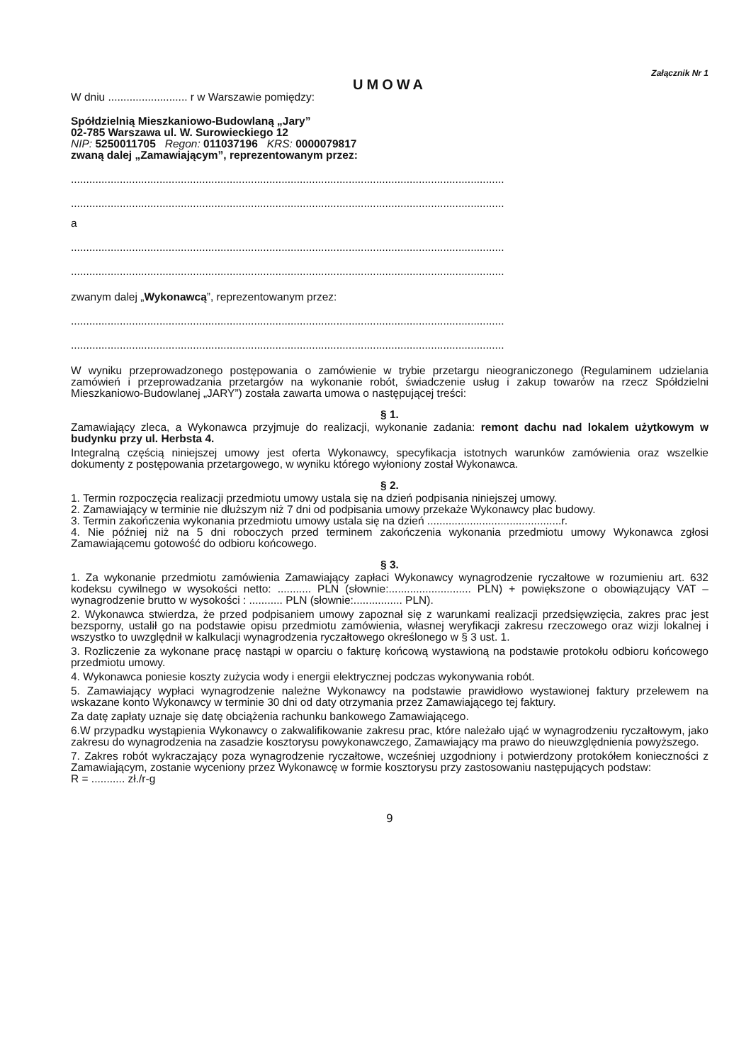Załącznik Nr 1
UMOWA
W dniu .......................... r w Warszawie pomiędzy:
Spółdzielnią Mieszkaniowo-Budowlaną „Jary”
02-785 Warszawa ul. W. Surowieckiego 12
NIP: 5250011705 Regon: 011037196 KRS: 0000079817
zwaną dalej „Zamawiającym”, reprezentowanym przez:
..............................................................................................................................................
..............................................................................................................................................
a
..............................................................................................................................................
..............................................................................................................................................
zwanym dalej „Wykonawcą”, reprezentowanym przez:
..............................................................................................................................................
..............................................................................................................................................
W wyniku przeprowadzonego postępowania o zamówienie w trybie przetargu nieograniczonego (Regulaminem udzielania zamówień i przeprowadzania przetargów na wykonanie robót, świadczenie usług i zakup towarów na rzecz Spółdzielni Mieszkaniowo-Budowlanej „JARY”) została zawarta umowa o następującej treści:
§ 1.
Zamawiający zleca, a Wykonawca przyjmuje do realizacji, wykonanie zadania: remont dachu nad lokalem użytkowym w budynku przy ul. Herbsta 4.
Integralną częścią niniejszej umowy jest oferta Wykonawcy, specyfikacja istotnych warunków zamówienia oraz wszelkie dokumenty z postępowania przetargowego, w wyniku którego wyłoniony został Wykonawca.
§ 2.
1. Termin rozpoczęcia realizacji przedmiotu umowy ustala się na dzień podpisania niniejszej umowy.
2. Zamawiający w terminie nie dłuższym niż 7 dni od podpisania umowy przekaże Wykonawcy plac budowy.
3. Termin zakończenia wykonania przedmiotu umowy ustala się na dzień ............................................r.
4. Nie później niż na 5 dni roboczych przed terminem zakończenia wykonania przedmiotu umowy Wykonawca zgłosi Zamawiającemu gotowość do odbioru końcowego.
§ 3.
1. Za wykonanie przedmiotu zamówienia Zamawiający zapłaci Wykonawcy wynagrodzenie ryczałtowe w rozumieniu art. 632 kodeksu cywilnego w wysokości netto: ........... PLN (słownie:........................... PLN) + powiększone o obowiązujący VAT – wynagrodzenie brutto w wysokości : ........... PLN (słownie:................ PLN).
2. Wykonawca stwierdza, że przed podpisaniem umowy zapoznał się z warunkami realizacji przedsięwzięcia, zakres prac jest bezsporny, ustalił go na podstawie opisu przedmiotu zamówienia, własnej weryfikacji zakresu rzeczowego oraz wizji lokalnej i wszystko to uwzględnił w kalkulacji wynagrodzenia ryczałtowego określonego w § 3 ust. 1.
3. Rozliczenie za wykonane pracę nastąpi w oparciu o fakturę końcową wystawioną na podstawie protokołu odbioru końcowego przedmiotu umowy.
4. Wykonawca poniesie koszty zużycia wody i energii elektrycznej podczas wykonywania robót.
5. Zamawiający wypłaci wynagrodzenie należne Wykonawcy na podstawie prawidłowo wystawionej faktury przelewem na wskazane konto Wykonawcy w terminie 30 dni od daty otrzymania przez Zamawiającego tej faktury.
Za datę zapłaty uznaje się datę obciążenia rachunku bankowego Zamawiającego.
6.W przypadku wystąpienia Wykonawcy o zakwalifikowanie zakresu prac, które należało ująć w wynagrodzeniu ryczałtowym, jako zakresu do wynagrodzenia na zasadzie kosztorysu powykonawczego, Zamawiający ma prawo do nieuwzględnienia powyższego.
7. Zakres robót wykraczający poza wynagrodzenie ryczałtowe, wcześniej uzgodniony i potwierdzony protokółem konieczności z Zamawiającym, zostanie wyceniony przez Wykonawcę w formie kosztorysu przy zastosowaniu następujących podstaw:
R = ........... zł./r-g
9